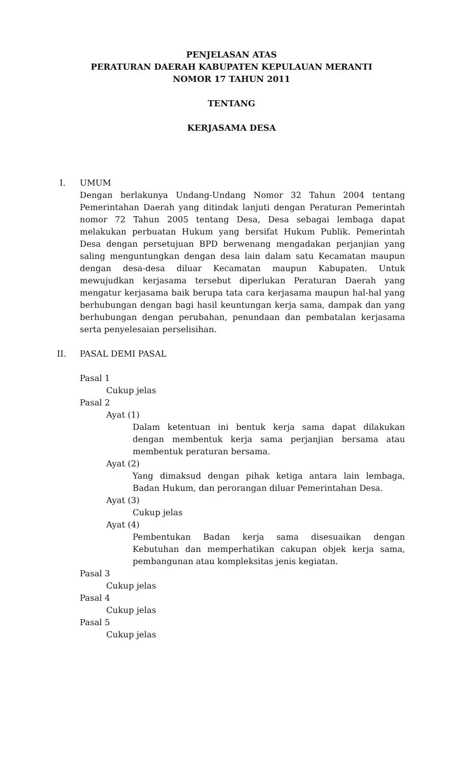PENJELASAN ATAS
PERATURAN DAERAH KABUPATEN KEPULAUAN MERANTI
NOMOR 17 TAHUN 2011
TENTANG
KERJASAMA DESA
I. UMUM
Dengan berlakunya Undang-Undang Nomor 32 Tahun 2004 tentang Pemerintahan Daerah yang ditindak lanjuti dengan Peraturan Pemerintah nomor 72 Tahun 2005 tentang Desa, Desa sebagai lembaga dapat melakukan perbuatan Hukum yang bersifat Hukum Publik. Pemerintah Desa dengan persetujuan BPD berwenang mengadakan perjanjian yang saling menguntungkan dengan desa lain dalam satu Kecamatan maupun dengan desa-desa diluar Kecamatan maupun Kabupaten. Untuk mewujudkan kerjasama tersebut diperlukan Peraturan Daerah yang mengatur kerjasama baik berupa tata cara kerjasama maupun hal-hal yang berhubungan dengan bagi hasil keuntungan kerja sama, dampak dan yang berhubungan dengan perubahan, penundaan dan pembatalan kerjasama serta penyelesaian perselisihan.
II. PASAL DEMI PASAL
Pasal 1
Cukup jelas
Pasal 2
Ayat (1)
Dalam ketentuan ini bentuk kerja sama dapat dilakukan dengan membentuk kerja sama perjanjian bersama atau membentuk peraturan bersama.
Ayat (2)
Yang dimaksud dengan pihak ketiga antara lain lembaga, Badan Hukum, dan perorangan diluar Pemerintahan Desa.
Ayat (3)
Cukup jelas
Ayat (4)
Pembentukan Badan kerja sama disesuaikan dengan Kebutuhan dan memperhatikan cakupan objek kerja sama, pembangunan atau kompleksitas jenis kegiatan.
Pasal 3
Cukup jelas
Pasal 4
Cukup jelas
Pasal 5
Cukup jelas